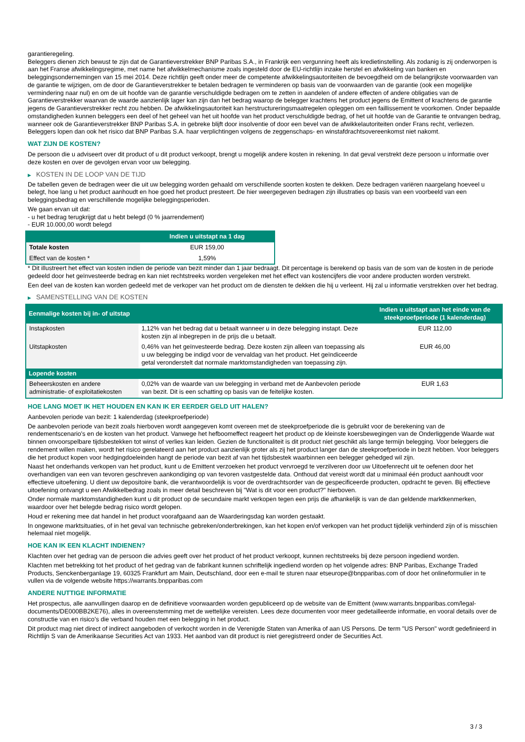garantieregeling.
Beleggers dienen zich bewust te zijn dat de Garantieverstrekker BNP Paribas S.A., in Frankrijk een vergunning heeft als kredietinstelling. Als zodanig is zij onderworpen is aan het Franse afwikkelingsregime, met name het afwikkelmechanisme zoals ingesteld door de EU-richtlijn inzake herstel en afwikkeling van banken en beleggingsondernemingen van 15 mei 2014. Deze richtlijn geeft onder meer de competente afwikkelingsautoriteiten de bevoegdheid om de belangrijkste voorwaarden van de garantie te wijzigen, om de door de Garantieverstrekker te betalen bedragen te verminderen op basis van de voorwaarden van de garantie (ook een mogelijke vermindering naar nul) en om de uit hoofde van de garantie verschuldigde bedragen om te zetten in aandelen of andere effecten of andere obligaties van de Garantieverstrekker waarvan de waarde aanzienlijk lager kan zijn dan het bedrag waarop de belegger krachtens het product jegens de Emittent of krachtens de garantie jegens de Garantieverstrekker recht zou hebben. De afwikkelingsautoriteit kan herstructureringsmaatregelen opleggen om een faillissement te voorkomen. Onder bepaalde omstandigheden kunnen beleggers een deel of het geheel van het uit hoofde van het product verschuldigde bedrag, of het uit hoofde van de Garantie te ontvangen bedrag, wanneer ook de Garantieverstrekker BNP Paribas S.A. in gebreke blijft door insolventie of door een bevel van de afwikkelautoriteiten onder Frans recht, verliezen. Beleggers lopen dan ook het risico dat BNP Paribas S.A. haar verplichtingen volgens de zeggenschaps- en winstafdrachtsovereenkomst niet nakomt.
WAT ZIJN DE KOSTEN?
De persoon die u adviseert over dit product of u dit product verkoopt, brengt u mogelijk andere kosten in rekening. In dat geval verstrekt deze persoon u informatie over deze kosten en over de gevolgen ervan voor uw belegging.
▶ KOSTEN IN DE LOOP VAN DE TIJD
De tabellen geven de bedragen weer die uit uw belegging worden gehaald om verschillende soorten kosten te dekken. Deze bedragen variëren naargelang hoeveel u belegt, hoe lang u het product aanhoudt en hoe goed het product presteert. De hier weergegeven bedragen zijn illustraties op basis van een voorbeeld van een beleggingsbedrag en verschillende mogelijke beleggingsperioden.
We gaan ervan uit dat:
- u het bedrag terugkrijgt dat u hebt belegd (0 % jaarrendement)
- EUR 10.000,00 wordt belegd
| | Indien u uitstapt na 1 dag |
| --- | --- |
| Totale kosten | EUR 159,00 |
| Effect van de kosten * | 1,59% |
* Dit illustreert het effect van kosten indien de periode van bezit minder dan 1 jaar bedraagt. Dit percentage is berekend op basis van de som van de kosten in de periode gedeeld door het geïnvesteerde bedrag en kan niet rechtstreeks worden vergeleken met het effect van kostencijfers die voor andere producten worden verstrekt.
Een deel van de kosten kan worden gedeeld met de verkoper van het product om de diensten te dekken die hij u verleent. Hij zal u informatie verstrekken over het bedrag.
▶ SAMENSTELLING VAN DE KOSTEN
| Eenmalige kosten bij in- of uitstap | | Indien u uitstapt aan het einde van de steekproefperiode (1 kalenderdag) |
| --- | --- | --- |
| Instapkosten | 1,12% van het bedrag dat u betaalt wanneer u in deze belegging instapt. Deze kosten zijn al inbegrepen in de prijs die u betaalt. | EUR 112,00 |
| Uitstapkosten | 0,46% van het geïnvesteerde bedrag. Deze kosten zijn alleen van toepassing als u uw belegging be indigd voor de vervaldag van het product. Het geïndiceerde getal veronderstelt dat normale marktomstandigheden van toepassing zijn. | EUR 46,00 |
| Lopende kosten | | |
| Beheerskosten en andere administratie- of exploitatiekosten | 0,02% van de waarde van uw belegging in verband met de Aanbevolen periode van bezit. Dit is een schatting op basis van de feitelijke kosten. | EUR 1,63 |
HOE LANG MOET IK HET HOUDEN EN KAN IK ER EERDER GELD UIT HALEN?
Aanbevolen periode van bezit: 1 kalenderdag (steekproefperiode)
De aanbevolen periode van bezit zoals hierboven wordt aangegeven komt overeen met de steekproefperiode die is gebruikt voor de berekening van de rendementscenario's en de kosten van het product. Vanwege het hefboomeffect reageert het product op de kleinste koersbewegingen van de Onderliggende Waarde wat binnen onvoorspelbare tijdsbestekken tot winst of verlies kan leiden. Gezien de functionaliteit is dit product niet geschikt als lange termijn belegging. Voor beleggers die rendement willen maken, wordt het risico gerelateerd aan het product aanzienlijk groter als zij het product langer dan de steekproefperiode in bezit hebben. Voor beleggers die het product kopen voor hedgingdoeleinden hangt de periode van bezit af van het tijdsbestek waarbinnen een belegger gehedged wil zijn.
Naast het onderhands verkopen van het product, kunt u de Emittent verzoeken het product vervroegd te verzilveren door uw Uitoefenrecht uit te oefenen door het overhandigen van een van tevoren geschreven aankondiging op van tevoren vastgestelde data. Onthoud dat vereist wordt dat u minimaal één product aanhoudt voor effectieve uitoefening. U dient uw depositoire bank, die verantwoordelijk is voor de overdrachtsorder van de gespecificeerde producten, opdracht te geven. Bij effectieve uitoefening ontvangt u een Afwikkelbedrag zoals in meer detail beschreven bij "Wat is dit voor een product?" hierboven.
Onder normale marktomstandigheden kunt u dit product op de secundaire markt verkopen tegen een prijs die afhankelijk is van de dan geldende marktkenmerken, waardoor over het belegde bedrag risico wordt gelopen.
Houd er rekening mee dat handel in het product voorafgaand aan de Waarderingsdag kan worden gestaakt.
In ongewone marktsituaties, of in het geval van technische gebreken/onderbrekingen, kan het kopen en/of verkopen van het product tijdelijk verhinderd zijn of is misschien helemaal niet mogelijk.
HOE KAN IK EEN KLACHT INDIENEN?
Klachten over het gedrag van de persoon die advies geeft over het product of het product verkoopt, kunnen rechtstreeks bij deze persoon ingediend worden.
Klachten met betrekking tot het product of het gedrag van de fabrikant kunnen schriftelijk ingediend worden op het volgende adres: BNP Paribas, Exchange Traded Products, Senckenberganlage 19, 60325 Frankfurt am Main, Deutschland, door een e-mail te sturen naar etseurope@bnpparibas.com of door het onlineformulier in te vullen via de volgende website https://warrants.bnpparibas.com
ANDERE NUTTIGE INFORMATIE
Het prospectus, alle aanvullingen daarop en de definitieve voorwaarden worden gepubliceerd op de website van de Emittent (www.warrants.bnpparibas.com/legal-documents/DE000BB2KE76), alles in overeenstemming met de wettelijke vereisten. Lees deze documenten voor meer gedetailleerde informatie, en vooral details over de constructie van en risico’s die verband houden met een belegging in het product.
Dit product mag niet direct of indirect aangeboden of verkocht worden in de Verenigde Staten van Amerika of aan US Persons. De term "US Person" wordt gedefinieerd in Richtlijn S van de Amerikaanse Securities Act van 1933. Het aanbod van dit product is niet geregistreerd onder de Securities Act.
3 / 3